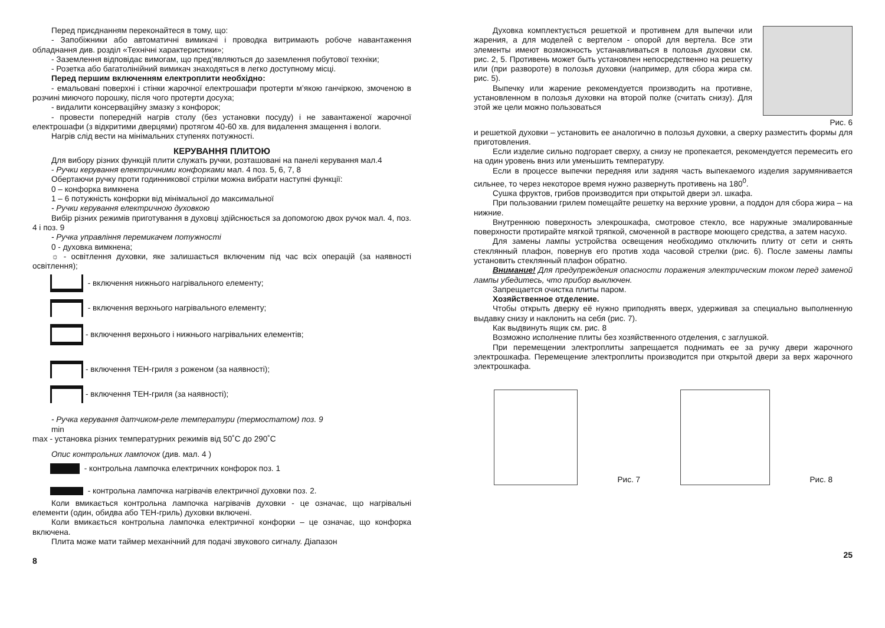Перед приєднанням переконайтеся в тому, що:
- Запобіжники або автоматичні вимикачі і проводка витримають робоче навантаження обладнання див. розділ «Технічні характеристики»;
- Заземлення відповідає вимогам, що пред’являються до заземлення побутової техніки;
- Розетка або багатолінійний вимикач знаходяться в легко доступному місці.
Перед першим включенням електроплити необхідно:
- емальовані поверхні і стінки жарочної електрошафи протерти м’якою ганчіркою, змоченою в розчині миючого порошку, після чого протерти досуха;
- видалити консерваційну змазку з конфорок;
- провести попередній нагрів столу (без установки посуду) і не завантаженої жарочної електрошафи (з відкритими дверцями) протягом 40-60 хв. для видалення змащення і вологи.
Нагрів слід вести на мінімальних ступенях потужності.
КЕРУВАННЯ ПЛИТОЮ
Для вибору різних функцій плити служать ручки, розташовані на панелі керування мал.4
- Ручки керування електричними конфорками мал. 4 поз. 5, 6, 7, 8
Обертаючи ручку проти годинникової стрілки можна вибрати наступні функції:
0 – конфорка вимкнена
1 – 6 потужність конфорки від мінімальної до максимальної
- Ручки керування електричною духовкою
Вибір різних режимів приготування в духовці здійснюється за допомогою двох ручок мал. 4, поз. 4 і поз. 9
- Ручка управління перемикачем потужності
0 - духовка вимкнена;
☼ - освітлення духовки, яке залишається включеним під час всіх операцій (за наявності освітлення);
- включення нижнього нагрівального елементу;
- включення верхнього нагрівального елементу;
- включення верхнього і нижнього нагрівальних елементів;
- включення ТЕН-гриля з роженом (за наявності);
- включення ТЕН-гриля (за наявності);
- Ручка керування датчиком-реле температури (термостатом) поз. 9
min
max - установка різних температурних режимів від 50˚С до 290˚С
Опис контрольних лампочок (див. мал. 4 )
- контрольна лампочка електричних конфорок поз. 1
- контрольна лампочка нагрівачів електричної духовки поз. 2.
Коли вмикається контрольна лампочка нагрівачів духовки - це означає, що нагрівальні елементи (один, обидва або ТЕН-гриль) духовки включені.
Коли вмикається контрольна лампочка електричної конфорки – це означає, що конфорка включена.
Плита може мати таймер механічний для подачі звукового сигналу. Діапазон
8
Духовка комплектується решеткой и противнем для выпечки или жарения, а для моделей с вертелом - опорой для вертела. Все эти элементы имеют возможность устанавливаться в полозья духовки см. рис. 2, 5. Противень может быть установлен непосредственно на решетку или (при развороте) в полозья духовки (например, для сбора жира см. рис. 5).
Выпечку или жарение рекомендуется производить на противне, установленном в полозья духовки на второй полке (считать снизу). Для этой же цели можно пользоваться
Рис. 6
и решеткой духовки – установить ее аналогично в полозья духовки, а сверху разместить формы для приготовления.
Если изделие сильно подгорает сверху, а снизу не пропекается, рекомендуется перемесить его на один уровень вниз или уменьшить температуру.
Если в процессе выпечки передняя или задняя часть выпекаемого изделия зарумянивается сильнее, то через некоторое время нужно развернуть противень на 180<sup>0</sup>.
Сушка фруктов, грибов производится при открытой двери эл. шкафа.
При пользовании грилем помещайте решетку на верхние уровни, а поддон для сбора жира – на нижние.
Внутреннюю поверхность элекрошкафа, смотровое стекло, все наружные эмалированные поверхности протирайте мягкой тряпкой, смоченной в растворе моющего средства, а затем насухо.
Для замены лампы устройства освещения необходимо отключить плиту от сети и снять стеклянный плафон, повернув его против хода часовой стрелки (рис. 6). После замены лампы установить стеклянный плафон обратно.
Внимание! Для предупреждения опасности поражения электрическим током перед заменой лампы убедитесь, что прибор выключен.
Запрещается очистка плиты паром.
Хозяйственное отделение.
Чтобы открыть дверку её нужно приподнять вверх, удерживая за специально выполненную выдавку снизу и наклонить на себя (рис. 7).
Как выдвинуть ящик см. рис. 8
Возможно исполнение плиты без хозяйственного отделения, с заглушкой.
При перемещении электроплиты запрещается поднимать ее за ручку двери жарочного электрошкафа. Перемещение электроплиты производится при открытой двери за верх жарочного электрошкафа.
Рис. 7
Рис. 8
25